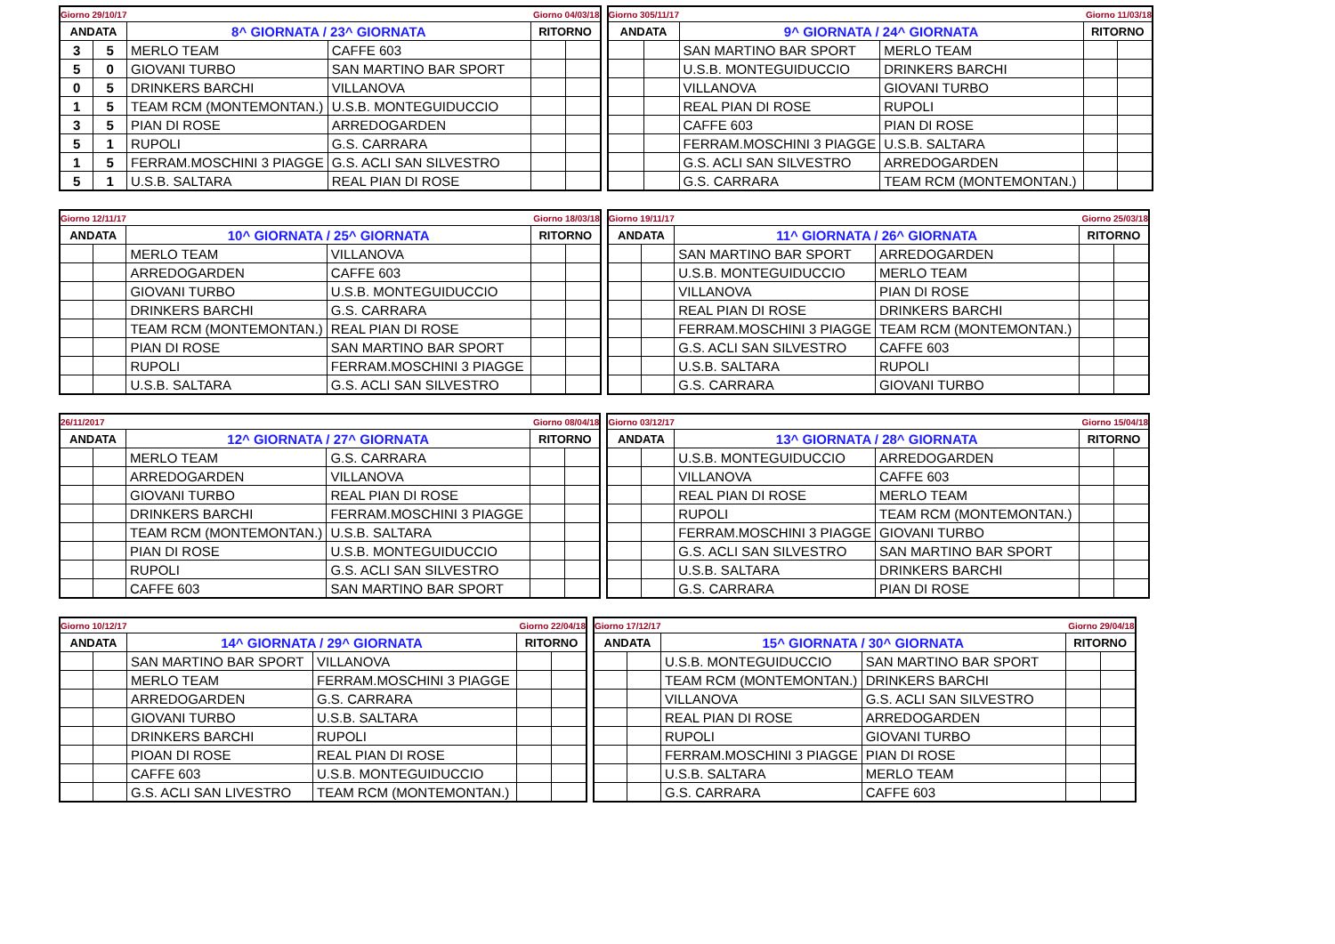| Giorno 29/10/17 | | | | Giorno 04/03/18 | |
| ANDATA | | 8^ GIORNATA / 23^ GIORNATA | | RITORNO | |
| 3 | 5 | MERLO TEAM | CAFFE 603 | | |
| 5 | 0 | GIOVANI TURBO | SAN MARTINO BAR SPORT | | |
| 0 | 5 | DRINKERS BARCHI | VILLANOVA | | |
| 1 | 5 | TEAM RCM (MONTEMONTAN.) | U.S.B. MONTEGUIDUCCIO | | |
| 3 | 5 | PIAN DI ROSE | ARREDOGARDEN | | |
| 5 | 1 | RUPOLI | G.S. CARRARA | | |
| 1 | 5 | FERRAM.MOSCHINI 3 PIAGGE | G.S. ACLI SAN SILVESTRO | | |
| 5 | 1 | U.S.B. SALTARA | REAL PIAN DI ROSE | | |
| Giorno 305/11/17 | | | | Giorno 11/03/18 | |
| ANDATA | | 9^ GIORNATA / 24^ GIORNATA | | RITORNO | |
| | | SAN MARTINO BAR SPORT | MERLO TEAM | | |
| | | U.S.B. MONTEGUIDUCCIO | DRINKERS BARCHI | | |
| | | VILLANOVA | GIOVANI TURBO | | |
| | | REAL PIAN DI ROSE | RUPOLI | | |
| | | CAFFE 603 | PIAN DI ROSE | | |
| | | FERRAM.MOSCHINI 3 PIAGGE | U.S.B. SALTARA | | |
| | | G.S. ACLI SAN SILVESTRO | ARREDOGARDEN | | |
| | | G.S. CARRARA | TEAM RCM (MONTEMONTAN.) | | |
| Giorno 12/11/17 | | | | Giorno 18/03/18 | |
| ANDATA | | 10^ GIORNATA / 25^ GIORNATA | | RITORNO | |
| | | MERLO TEAM | VILLANOVA | | |
| | | ARREDOGARDEN | CAFFE 603 | | |
| | | GIOVANI TURBO | U.S.B. MONTEGUIDUCCIO | | |
| | | DRINKERS BARCHI | G.S. CARRARA | | |
| | | TEAM RCM (MONTEMONTAN.) | REAL PIAN DI ROSE | | |
| | | PIAN DI ROSE | SAN MARTINO BAR SPORT | | |
| | | RUPOLI | FERRAM.MOSCHINI 3 PIAGGE | | |
| | | U.S.B. SALTARA | G.S. ACLI SAN SILVESTRO | | |
| Giorno 19/11/17 | | | | Giorno 25/03/18 | |
| ANDATA | | 11^ GIORNATA / 26^ GIORNATA | | RITORNO | |
| | | SAN MARTINO BAR SPORT | ARREDOGARDEN | | |
| | | U.S.B. MONTEGUIDUCCIO | MERLO TEAM | | |
| | | VILLANOVA | PIAN DI ROSE | | |
| | | REAL PIAN DI ROSE | DRINKERS BARCHI | | |
| | | FERRAM.MOSCHINI 3 PIAGGE | TEAM RCM (MONTEMONTAN.) | | |
| | | G.S. ACLI SAN SILVESTRO | CAFFE 603 | | |
| | | U.S.B. SALTARA | RUPOLI | | |
| | | G.S. CARRARA | GIOVANI TURBO | | |
| 26/11/2017 | | | | Giorno 08/04/18 | |
| ANDATA | | 12^ GIORNATA / 27^ GIORNATA | | RITORNO | |
| | | MERLO TEAM | G.S. CARRARA | | |
| | | ARREDOGARDEN | VILLANOVA | | |
| | | GIOVANI TURBO | REAL PIAN DI ROSE | | |
| | | DRINKERS BARCHI | FERRAM.MOSCHINI 3 PIAGGE | | |
| | | TEAM RCM (MONTEMONTAN.) | U.S.B. SALTARA | | |
| | | PIAN DI ROSE | U.S.B. MONTEGUIDUCCIO | | |
| | | RUPOLI | G.S. ACLI SAN SILVESTRO | | |
| | | CAFFE 603 | SAN MARTINO BAR SPORT | | |
| Giorno 03/12/17 | | | | Giorno 15/04/18 | |
| ANDATA | | 13^ GIORNATA / 28^ GIORNATA | | RITORNO | |
| | | U.S.B. MONTEGUIDUCCIO | ARREDOGARDEN | | |
| | | VILLANOVA | CAFFE 603 | | |
| | | REAL PIAN DI ROSE | MERLO TEAM | | |
| | | RUPOLI | TEAM RCM (MONTEMONTAN.) | | |
| | | FERRAM.MOSCHINI 3 PIAGGE | GIOVANI TURBO | | |
| | | G.S. ACLI SAN SILVESTRO | SAN MARTINO BAR SPORT | | |
| | | U.S.B. SALTARA | DRINKERS BARCHI | | |
| | | G.S. CARRARA | PIAN DI ROSE | | |
| Giorno 10/12/17 | | | | Giorno 22/04/18 | |
| ANDATA | | 14^ GIORNATA / 29^ GIORNATA | | RITORNO | |
| | | SAN MARTINO BAR SPORT | VILLANOVA | | |
| | | MERLO TEAM | FERRAM.MOSCHINI 3 PIAGGE | | |
| | | ARREDOGARDEN | G.S. CARRARA | | |
| | | GIOVANI TURBO | U.S.B. SALTARA | | |
| | | DRINKERS BARCHI | RUPOLI | | |
| | | PIOAN DI ROSE | REAL PIAN DI ROSE | | |
| | | CAFFE 603 | U.S.B. MONTEGUIDUCCIO | | |
| | | G.S. ACLI SAN LIVESTRO | TEAM RCM (MONTEMONTAN.) | | |
| Giorno 17/12/17 | | | | Giorno 29/04/18 | |
| ANDATA | | 15^ GIORNATA / 30^ GIORNATA | | RITORNO | |
| | | U.S.B. MONTEGUIDUCCIO | SAN MARTINO BAR SPORT | | |
| | | TEAM RCM (MONTEMONTAN.) | DRINKERS BARCHI | | |
| | | VILLANOVA | G.S. ACLI SAN SILVESTRO | | |
| | | REAL PIAN DI ROSE | ARREDOGARDEN | | |
| | | RUPOLI | GIOVANI TURBO | | |
| | | FERRAM.MOSCHINI 3 PIAGGE | PIAN DI ROSE | | |
| | | U.S.B. SALTARA | MERLO TEAM | | |
| | | G.S. CARRARA | CAFFE 603 | | |